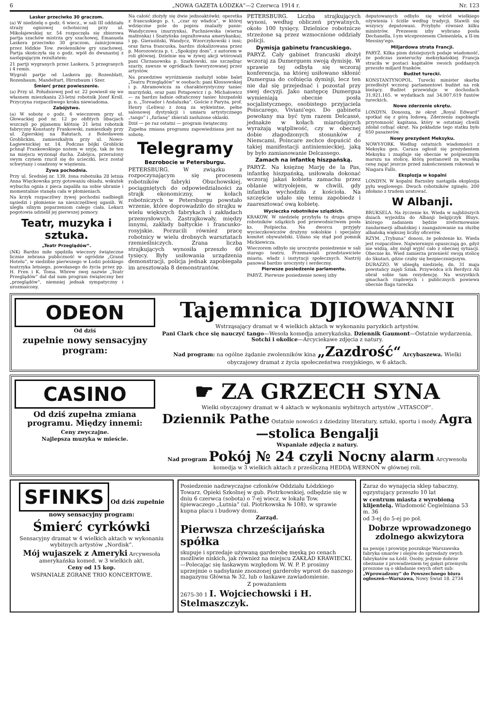6 „NOWA GAZETA ŁÓDZKA“—2 Czerwca 1914 r. Nr. 123
Lasker przeciwko 30 graczom.
(a) W niedzielę o godz. 6 wiecz., w sali III oddziału straży ogniowej ochotniczej przy ul. Mikołajewskiej nr. 54 rozpoczęła się zbiorowa partja szachów mistrza gry szachowej, Emanuela Laskera przeciwko 30 graczom, zainicjowana przez łódzkie Tow. zwolenników gry szachowej. Partja skończyła się o godz. wpół do dwunastej z następującym rezultatem:
21 partji wygranych przez Laskera, 5 przegranych i 4 remis.
Wygrali partje od Laskera pp. Rozenblatt, Rozenbaum, Mandeltart, Hirszbaum i Szer.
Śmierć przez powieszenie.
(a) Przy ul. Południowej pod nr. 22 powiesił się we własnem mieszkaniu 23-letni robotnik Józef Kroll. Przyczyna rozpaczliwego kroku niewiadoma.
Zabójstwo.
(a) W sobotę o godz. 6 wieczorem przy ul. Głowackiej pod nr. 12 po obfitych libacjach wszczęli po pijanemu kłótnię 21 letni robotnik fabryczny Konstanty Frankowski, zamieszkały przy ul. Zgierskiej na Bałutach, z Bolesławem Groblickim, zamieszkałym przy ul. Nowo-Łagiewnickiej nr. 14. Podczas bójki Groblicki pchnął Frankowskiego nożem w szyję, tak że ten na miejscu wyzionął ducha. Zabójca, przerażony swym czynem rzucił się do ucieczki, lecz został schwytany i osadzony w więzieniu.
Żywa pochodnia.
Przy ul. Średniej nr. 139, żona robotnika 28 letnia Anna Więckowska przy gotowaniu obiadu, wskutek wybuchu ognia z pieca zapaliła na sobie ubranie i momentalnie stanęła cała w płomieniach.
Na krzyk rozpaczliwy żywej pochodni nadbiegli sąsiedzi i płomienie na nieszczęśliwej ugasili. W. uległa silnym poparzeniom całego ciała. Lekarz pogotowia udzielił jej pierwszej pomocy.
Teatr, muzyka i sztuka.
„Teatr Przeglądów“.
(NK) Bardzo miłe spędziła wieczory świąteczne licznie zebrana publiczność w ogródzie „Grand Hotelu“, w siedzibie pierwszego w Łodzi polskiego teatrzyka letniego, powołanego do życia przez pp. H. Fren i K. Toma. Wbrew swej nazwie „Teatr Przeglądów“ dał dał nam program świąteczny bez „przeglądów“, niemniej jednak sympatyczny i urozmaicony.
Na całość złożyły się dwie jednoaktówki: operetka z francuskiego p. t. „czar ny władca“, w której wdzięczne pole do popisu znalazły panie: Wandyczowa (murzynka), Puchniewska (wierna małżonka) i Śnatyńska (egzaltowana amerykanka), i pp. Gierasiński, Wandycz, Wzorczykowski i inni; oraz farsa francuska, bardzo zlokalizowana przez p. Morozowicza p. t. „Spokojny dom“, z autorem w roli głównej. Dzielnie mu w żywej akcji wtórowali pani Chrzanowska p. Szarkowski, nie szczędząc szarży, zawsze w ogródkach faworyzowanej przez artystów.
Na prawdziwe wyróżnienie zasłużył sobie balet „Teatru Przeglądów“ w osobach: pani Kłossowskiej i p. Abramowicza za charakterystyczny taniec murzyński, oraz pani Potapowicz i p. Michałowicz — za bardzo ładnie odtańczony taniec hiszpański p. n. „Toreador i Andaluzka“. Goście z Paryża, prof. Henry (Leliwa) z żoną za wykwintne, pełne salonowej dystynkcji i umiaru artystycznego „tango“ i „furlanę“ zbierali zasłużone oklaski.
Dziś — po raz ostatni — program świąteczny.
Zupełna zmiana programu zapowiedziana jest na sobotę.
Telegramy
Bezrobocie w Petersburgu.
PETERSBURG. W związku z rozpoczynającym się procesem robotników fabryki Obuchowskiej, pociągniętych do odpowiedzialności za strajk ekonomiczny, w kołach robotniczych w Petersburgu powstało wrzenie, które doprowadziło do strajku w wielu większych fabrykach i zakładach przemysłowych. Zastrajkowały, między innymi, zakłady bałtyckie i francusko-rosyjskie. Porzucili również pracę robotnicy w wielu drobnych warsztatach rzemieślniczych. Zrana liczba strajkujących wynosiła przeszło 60 tysięcy. Były usiłowania urządzenia demonstracji, policja jednak zapobiegała im aresztowała 8 demonstrantów.
PETERSBURG. Liczba strajkujących wynosi, według obliczeń prywatnych, około 100 tysięcy. Dzielnice robotnicze strzeżone są przez wzmocnione oddziały policji.
Dymisja gabinetu francuskiego.
PARYŻ. Cały gabinet francuski złożył wczoraj za Dumerguem swoją dymisję. W sprawie tej odbyła się wczoraj konferencja, na której usiłowano skłonić Dumergua do cofnięcia dymisji, lecz ten nie dał się przejednać i pozostał przy swej decyzji. Jako następcę Dumergua wymieniają obecnie posła socjalistycznego, osobistego przyjaciela Poincarego, Viviani'ego. Do gabinetu powołany ma być tym razem Delcassé, jednakże w kołach miarodajnych wyrażają wątpliwość, czy w obecnej dobie złagodzonych stosunków z Niemcami, Poincare zechce dopuścić do takiej manifestacji antiniemieckiej, jaką by było zamianowanie Delcassego.
Zamach na infantkę hiszpańską.
PARYŻ. Na księżnę Marję de la Pas, infantkę hiszpańską, usiłowała dokonać wczoraj jakaś kobieta zamachu przez oblanie witryolejem, w chwili, gdy infantka wychodziła z kościoła. Na szczęście udało się temu zapobiedz i zaaresztować ową kobietę.
Wycieczka robotników szlązkich.
KRAKOW. W niedzielę przybyła tu druga grupa robotników szlązkich pod przewodnictwem posła ks. Pośpiecha. Na dworcu przyjęły wycieczkowiczów drużyny sokolskie i specjalny komitet obywatelski. Udano się stąd pod pomnik Mickiewicza.
Wieczorem odbyło się uroczyste posiedzenie w sali starego teatru. Przemawiali przedstawiciele miasta, władz i instytucji społecznych. Nastrój panował bardzo uroczysty i serdeczny.
Pierwsze posiedzenie parlamentu.
PARYŻ. Pierwsze posiedzenie nowej izby
deputowanych odbyło się wśród wielkiego ożywienia i ściśle według tradycji. Stawili się wszyscy deputowani. Przybyło również kilku ministrów. Prezesem izby wybrano posła Dechanella, I-ym wiceprezesem Clemenlela, a II-im Messiny'ego.
Miljardowa strata Francji.
PARYŻ. Kilka pism dzisiejszych podaje wiadomość, że podczas zawieruchy meksykańskiej Francja straciła w postaci kapitałów swoich poddanych przeszło miljard franków.
Budżet turecki.
KONSTANTYNOPOL. Turecki minister skarbu przedłożył wczoraj parlamentowi budżet na rok bieżący. Budżet przewiduje w dochodach 31,921,165. w wydatkach zaś 34,007,619 funtów tureckich.
Nowe zderzenie okrętu.
LONDYN. Donoszą, że okręt „Royal Edward“ spotkał się z górą lodową. Zderzeniu zapobiegła przytomność kapitana, który w ostatniej chwili zdołał cofnąć okręt. Na pokładzie tego statku było 650 pasażerów.
Nowy prezydent Meksyku.
NOWY-YORK. Według ostatnich wiadomości z Meksyku gen. Caraza ogłosił się prezydentem Meksyku i znajduje się obecnie w pośpiesznym marszu na stolicę, którą postanowił za wszelką cenę zająć jeszcze przed zakończeniem rokowań w Niagara Falls.
Eksplozja w kopalni
LONDYN. W kopalni Barnsley nastąpiła eksplozja pyłu węglowego. Dwuch robotników zginęło. 200 zdołano z trudem uratować.
W Albanji.
BRUKSELA. Na życzenie ks. Wieda w najbliższych dniach wyjeżdża do Albanji belgijczyk Bluys, którego zadaniem będzie zreformowanie żandarmerji albańskiej i zaangażowanie na służbę albańską większej liczby oficerów.
RZYM. „Trybuna“ donosi, że położenie ks. Wieda jest rozpaczliwe. Najwierniejsi opuszczają go, gdyż nie widzą, aby mógł wyjść cało z obecnej sytuacji. Obecnie ks. Wied zamierza przenieść swoją stolicę do Skutari, gdzie czuby się bezpieczniejszym.
DURAZZO. W ubiegłą niedzielę, dn. 31 maja powstańcy zajęli Sziak. Przywódca ich Berdycz Ali obrał sobie tam rezydencję. Na wszystkich gmachach rządowych i publicznych powiewa obecnie flaga turecka
ODEON
Od dziś
zupełnie nowy sensacyjny program:
Tajemnica DJIOWANNI
Wstrząsający dramat w 4 wielkich aktach w wykonaniu paryzkich artystów.
Pani Clark chce się nauczyć tango—Wesoła komedja amerykańska. Dziennik Gaumont—Ostatnie wydarzenia. Sotchi i okolice—Arcyciekawe zdjęcia z natury.
Nad program: na ogólne żądanie zwolenników kina „Zazdrość“ Arcybaszewa. Wielki obyczajowy dramat z życia społeczeństwa rosyjskiego, w 6 aktach.
CASINO
Od dziś zupełna zmiana programu. Między innemi:
Ceny zwyczajne.
Najlepsza muzyka w mieście.
☛ ZA GRZECH SYNA
Wielki obyczajowy dramat w 4 aktach w wykonaniu wybitnych artystów „VITASCOP“.
Dziennik Pathe Ostatnie nowości z dziedziny literatury, sztuki, sportu i mody. Agra—stolica Bengalji
Wspaniałe zdjęcia z natury.
Nad program Pokój № 24 czyli Nocny alarm Arcywesoła komedja w 3 wielkich aktach z prześliczną HEDDĄ WERNON w głównej roli.
SFINKS
Od dziś zupełnie nowy sensacyjny program:
Śmierć cyrkówki
Sensacyjny dramat w 4 wielkich aktach w wykonaniu wybitnych artystów „Nordisk“.
Mój wujaszek z Ameryki Arcywesoła amerykańska komed. w 3 wielkich akt.
Ceny od 15 kop.
WSPANIALE ZGRANE TRIO KONCERTOWE.
Posiedzenie nadzwyczajne członków Oddziału Łódzkiego Towarz. Opieki Szkolnej w gub. Piotrkowskiej, odbędzie się w dniu 6 czerwca (sobota) o 7-ej wiecz. w lokalu Tow. śpiewaczego „Lutnia“ (ul. Piotrkowska № 108), w sprawie kupna placu i budowy domu.
Zarząd.
Pierwsza chrześcijańska spółka
skupuje i sprzedaje używaną garderobę męską po cenach możliwie niskich, jak również na miejscu ZAKŁAD KRAWIECKI.—Polecając się łaskawym względom W. W. P. P. prosimy uprzejmie o nadsyłanie znoszonej garderoby wprost do naszego magazynu Główna № 32, lub o łaskawe zawiadomienie.
Z poważaniem
2675-30 1 I. Wojciechowski i H. Stelmaszczyk.
Zaraz do wynajęcia sklep tabaczny, egzystujący przeszło 10 lat
w centrum miasta z wyrobioną klijentelą. Wiadomość Cegielniana 53 m. 36
od 3-ej do 5-ej po poł.
Dobrze wprowadzonego zdolnego akwizytora
na pensję i prowizję poszukuje Warszawska fabryka smarów i olejów do sprzedaży swych fabrykatów na Łódź. Osoby, jedynie dobrze obeznane z prowadzeniem tej gałęzi przemysłu proszone są o składanie swych ofert sub: „Wprowadzony“ do Powszechnego biura ogłoszeń—Warszawa, Nowy Świat 18. 2734